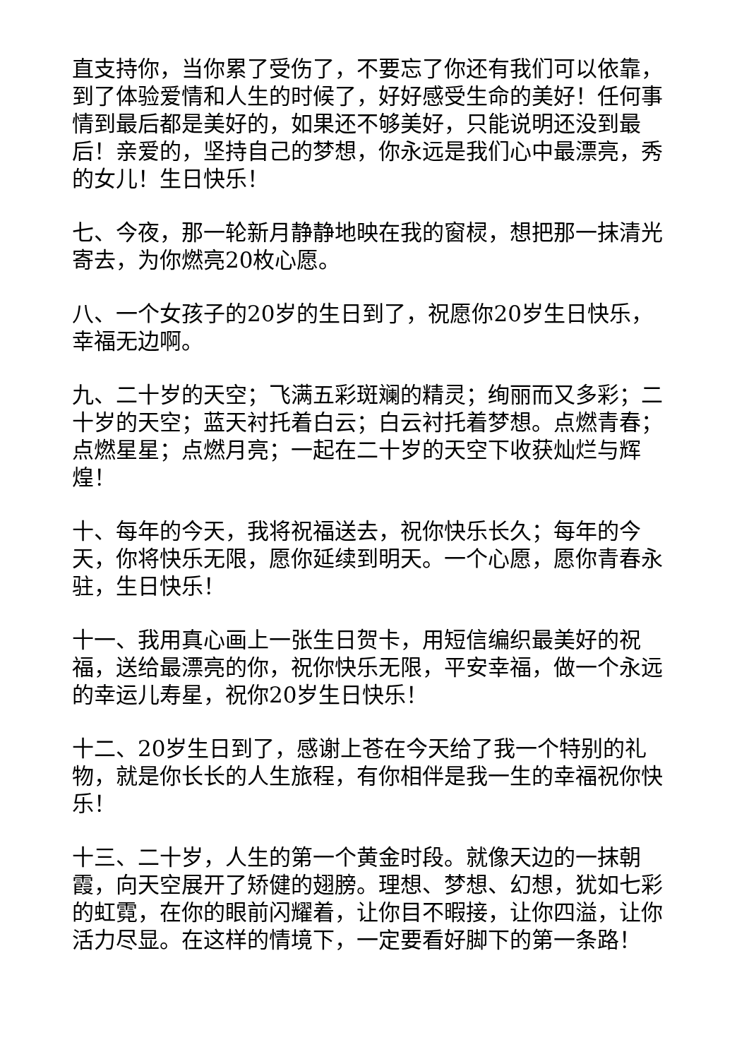直支持你，当你累了受伤了，不要忘了你还有我们可以依靠，到了体验爱情和人生的时候了，好好感受生命的美好！任何事情到最后都是美好的，如果还不够美好，只能说明还没到最后！亲爱的，坚持自己的梦想，你永远是我们心中最漂亮，秀的女儿！生日快乐！
七、今夜，那一轮新月静静地映在我的窗棂，想把那一抹清光寄去，为你燃亮20枚心愿。
八、一个女孩子的20岁的生日到了，祝愿你20岁生日快乐，幸福无边啊。
九、二十岁的天空；飞满五彩斑斓的精灵；绚丽而又多彩；二十岁的天空；蓝天衬托着白云；白云衬托着梦想。点燃青春；点燃星星；点燃月亮；一起在二十岁的天空下收获灿烂与辉煌！
十、每年的今天，我将祝福送去，祝你快乐长久；每年的今天，你将快乐无限，愿你延续到明天。一个心愿，愿你青春永驻，生日快乐！
十一、我用真心画上一张生日贺卡，用短信编织最美好的祝福，送给最漂亮的你，祝你快乐无限，平安幸福，做一个永远的幸运儿寿星，祝你20岁生日快乐！
十二、20岁生日到了，感谢上苍在今天给了我一个特别的礼物，就是你长长的人生旅程，有你相伴是我一生的幸福祝你快乐！
十三、二十岁，人生的第一个黄金时段。就像天边的一抹朝霞，向天空展开了矫健的翅膀。理想、梦想、幻想，犹如七彩的虹霓，在你的眼前闪耀着，让你目不暇接，让你四溢，让你活力尽显。在这样的情境下，一定要看好脚下的第一条路！